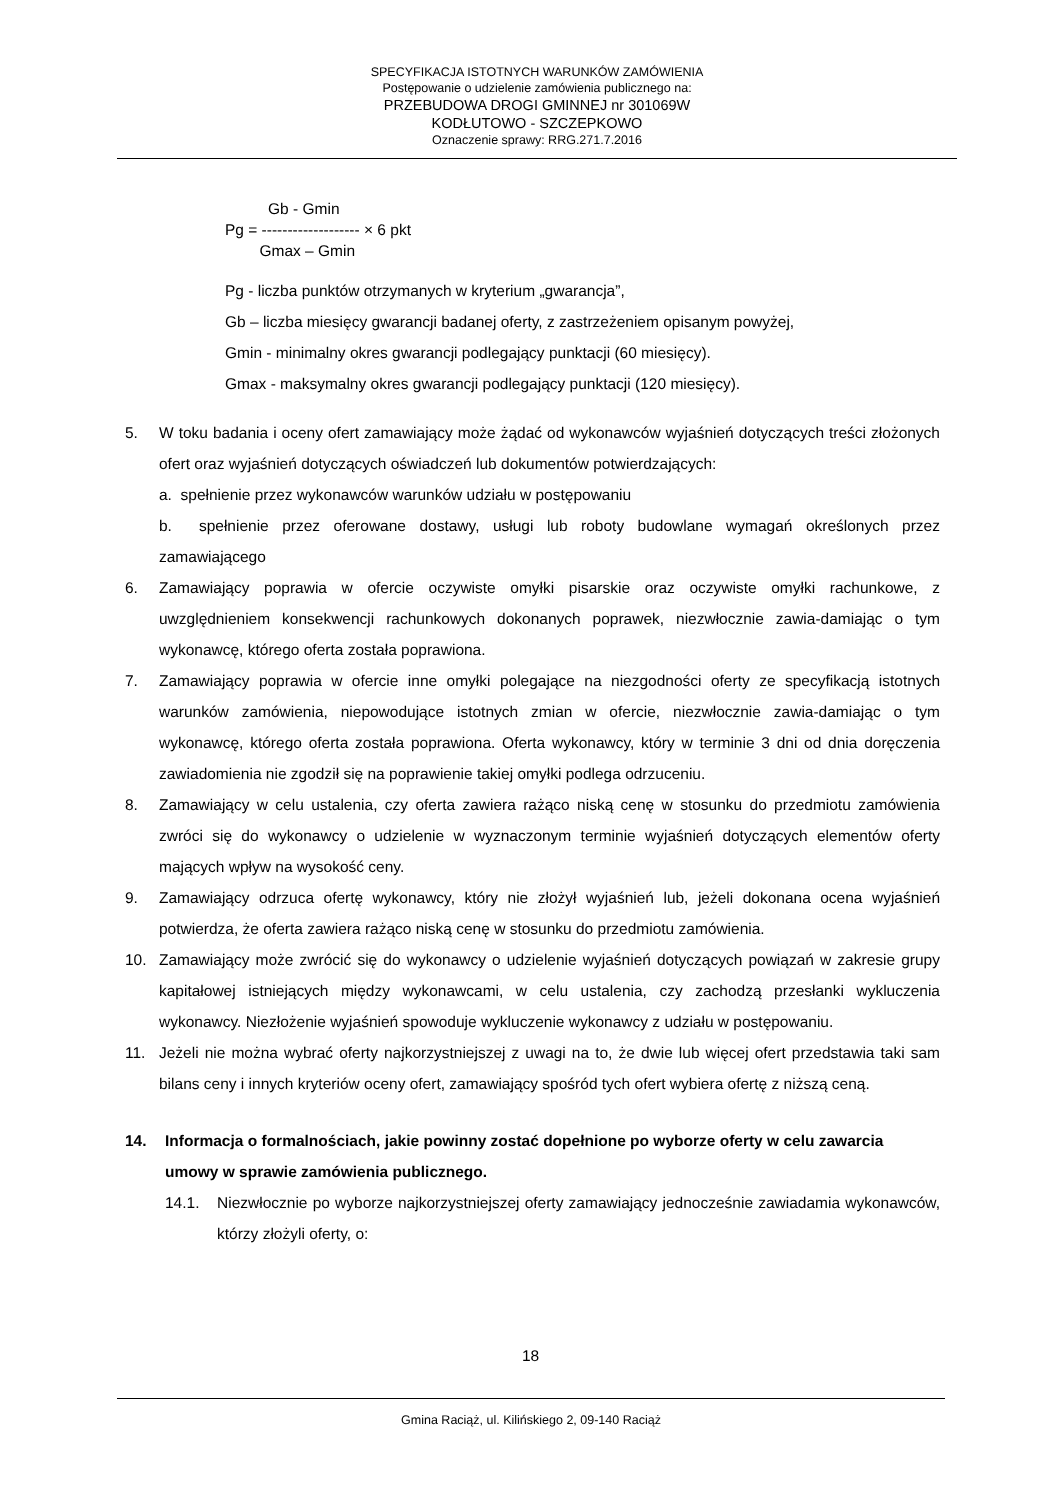SPECYFIKACJA ISTOTNYCH WARUNKÓW ZAMÓWIENIA
Postępowanie o udzielenie zamówienia publicznego na:
PRZEBUDOWA DROGI GMINNEJ nr 301069W
KODŁUTOWO - SZCZEPKOWO
Oznaczenie sprawy: RRG.271.7.2016
Gb - Gmin
Pg = ------------------- × 6 pkt
Gmax – Gmin
Pg - liczba punktów otrzymanych w kryterium „gwarancja”,
Gb – liczba miesięcy gwarancji badanej oferty, z zastrzeżeniem opisanym powyżej,
Gmin - minimalny okres gwarancji podlegający punktacji (60 miesięcy).
Gmax - maksymalny okres gwarancji podlegający punktacji (120 miesięcy).
5. W toku badania i oceny ofert zamawiający może żądać od wykonawców wyjaśnień dotyczących treści złożonych ofert oraz wyjaśnień dotyczących oświadczeń lub dokumentów potwierdzających:
a. spełnienie przez wykonawców warunków udziału w postępowaniu
b. spełnienie przez oferowane dostawy, usługi lub roboty budowlane wymagań określonych przez zamawiającego
6. Zamawiający poprawia w ofercie oczywiste omyłki pisarskie oraz oczywiste omyłki rachunkowe, z uwzględnieniem konsekwencji rachunkowych dokonanych poprawek, niezwłocznie zawia-damiając o tym wykonawcę, którego oferta została poprawiona.
7. Zamawiający poprawia w ofercie inne omyłki polegające na niezgodności oferty ze specyfikacją istotnych warunków zamówienia, niepowodujące istotnych zmian w ofercie, niezwłocznie zawia-damiając o tym wykonawcę, którego oferta została poprawiona. Oferta wykonawcy, który w terminie 3 dni od dnia doręczenia zawiadomienia nie zgodził się na poprawienie takiej omyłki podlega odrzuceniu.
8. Zamawiający w celu ustalenia, czy oferta zawiera rażąco niską cenę w stosunku do przedmiotu zamówienia zwróci się do wykonawcy o udzielenie w wyznaczonym terminie wyjaśnień dotyczących elementów oferty mających wpływ na wysokość ceny.
9. Zamawiający odrzuca ofertę wykonawcy, który nie złożył wyjaśnień lub, jeżeli dokonana ocena wyjaśnień potwierdza, że oferta zawiera rażąco niską cenę w stosunku do przedmiotu zamówienia.
10. Zamawiający może zwrócić się do wykonawcy o udzielenie wyjaśnień dotyczących powiązań w zakresie grupy kapitałowej istniejących między wykonawcami, w celu ustalenia, czy zachodzą przesłanki wykluczenia wykonawcy. Niezłożenie wyjaśnień spowoduje wykluczenie wykonawcy z udziału w postępowaniu.
11. Jeżeli nie można wybrać oferty najkorzystniejszej z uwagi na to, że dwie lub więcej ofert przedstawia taki sam bilans ceny i innych kryteriów oceny ofert, zamawiający spośród tych ofert wybiera ofertę z niższą ceną.
14. Informacja o formalnościach, jakie powinny zostać dopełnione po wyborze oferty w celu zawarcia umowy w sprawie zamówienia publicznego.
14.1. Niezwłocznie po wyborze najkorzystniejszej oferty zamawiający jednocześnie zawiadamia wykonawców, którzy złożyli oferty, o:
18
Gmina Raciąż, ul. Kilińskiego 2, 09-140 Raciąż